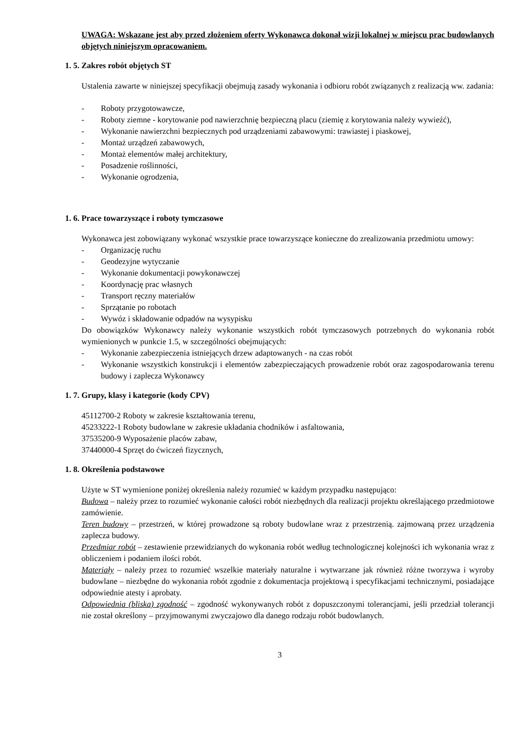UWAGA: Wskazane jest aby przed złożeniem oferty Wykonawca dokonał wizji lokalnej w miejscu prac budowlanych objętych niniejszym opracowaniem.
1. 5. Zakres robót objętych ST
Ustalenia zawarte w niniejszej specyfikacji obejmują zasady wykonania i odbioru robót związanych z realizacją ww. zadania:
- Roboty przygotowawcze,
- Roboty ziemne - korytowanie pod nawierzchnię bezpieczną placu (ziemię z korytowania należy wywieźć),
- Wykonanie nawierzchni bezpiecznych pod urządzeniami zabawowymi: trawiastej i piaskowej,
- Montaż urządzeń zabawowych,
- Montaż elementów małej architektury,
- Posadzenie roślinności,
- Wykonanie ogrodzenia,
1. 6. Prace towarzyszące i roboty tymczasowe
Wykonawca jest zobowiązany wykonać wszystkie prace towarzyszące konieczne do zrealizowania przedmiotu umowy:
- Organizację ruchu
- Geodezyjne wytyczanie
- Wykonanie dokumentacji powykonawczej
- Koordynację prac własnych
- Transport ręczny materiałów
- Sprzątanie po robotach
- Wywóz i składowanie odpadów na wysypisku
Do obowiązków Wykonawcy należy wykonanie wszystkich robót tymczasowych potrzebnych do wykonania robót wymienionych w punkcie 1.5, w szczególności obejmujących:
- Wykonanie zabezpieczenia istniejących drzew adaptowanych - na czas robót
- Wykonanie wszystkich konstrukcji i elementów zabezpieczających prowadzenie robót oraz zagospodarowania terenu budowy i zaplecza Wykonawcy
1. 7. Grupy, klasy i kategorie (kody CPV)
45112700-2 Roboty w zakresie kształtowania terenu,
45233222-1 Roboty budowlane w zakresie układania chodników i asfaltowania,
37535200-9 Wyposażenie placów zabaw,
37440000-4 Sprzęt do ćwiczeń fizycznych,
1. 8. Określenia podstawowe
Użyte w ST wymienione poniżej określenia należy rozumieć w każdym przypadku następująco:
Budowa – należy przez to rozumieć wykonanie całości robót niezbędnych dla realizacji projektu określającego przedmiotowe zamówienie.
Teren budowy – przestrzeń, w której prowadzone są roboty budowlane wraz z przestrzenią. zajmowaną przez urządzenia zaplecza budowy.
Przedmiar robót – zestawienie przewidzianych do wykonania robót według technologicznej kolejności ich wykonania wraz z obliczeniem i podaniem ilości robót.
Materiały – należy przez to rozumieć wszelkie materiały naturalne i wytwarzane jak również różne tworzywa i wyroby budowlane – niezbędne do wykonania robót zgodnie z dokumentacja projektową i specyfikacjami technicznymi, posiadające odpowiednie atesty i aprobaty.
Odpowiednia (bliska) zgodność – zgodność wykonywanych robót z dopuszczonymi tolerancjami, jeśli przedział tolerancji nie został określony – przyjmowanymi zwyczajowo dla danego rodzaju robót budowlanych.
3